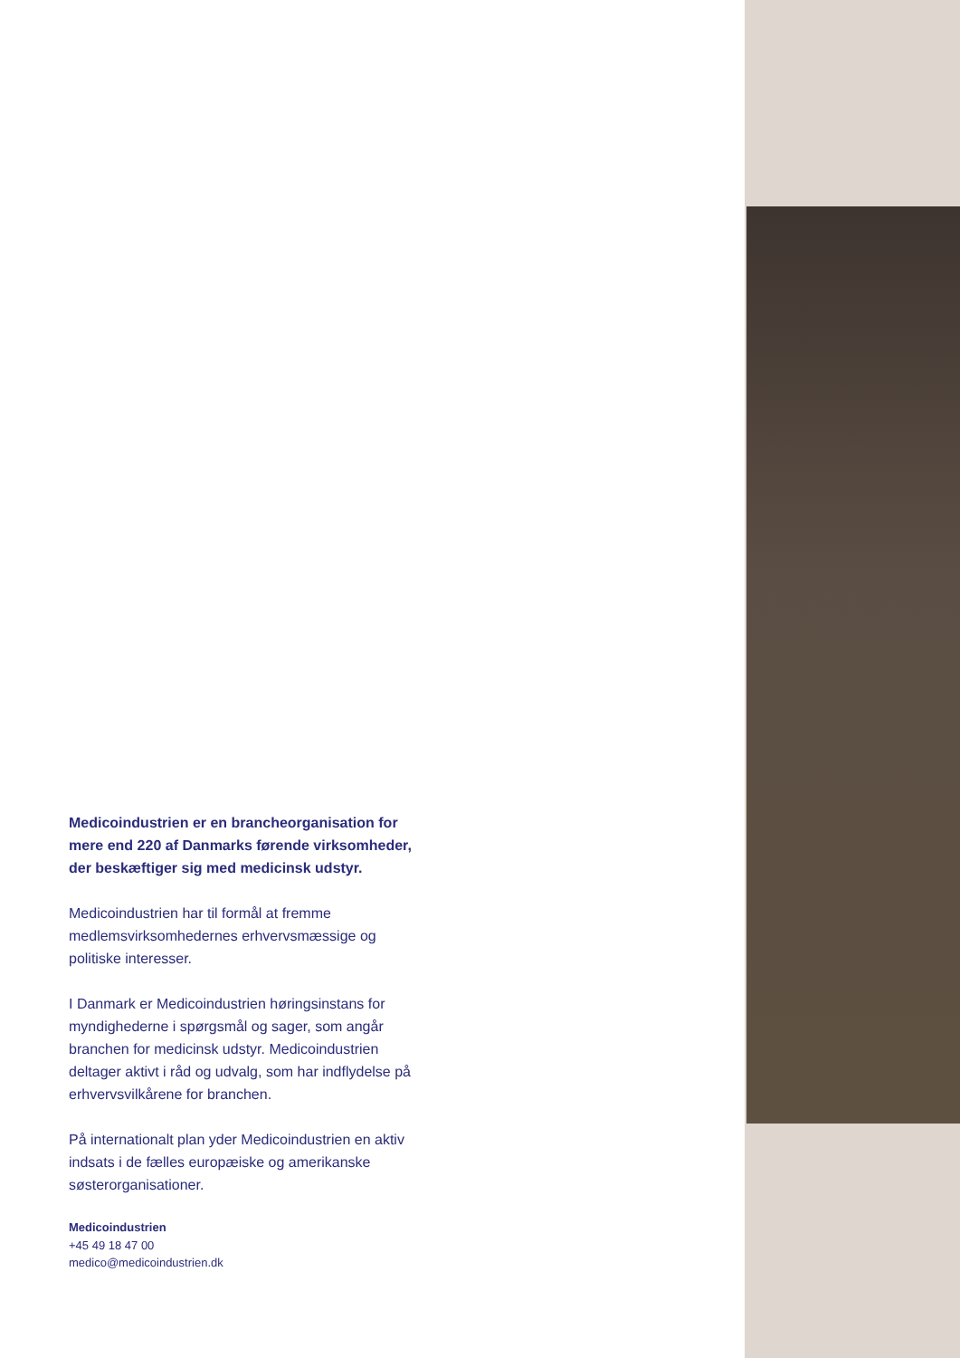Medicoindustrien er en brancheorganisation for mere end 220 af Danmarks førende virksomheder, der beskæftiger sig med medicinsk udstyr.
Medicoindustrien har til formål at fremme medlemsvirksomhedernes erhvervsmæssige og politiske interesser.
I Danmark er Medicoindustrien høringsinstans for myndighederne i spørgsmål og sager, som angår branchen for medicinsk udstyr. Medicoindustrien deltager aktivt i råd og udvalg, som har indflydelse på erhvervsvilkårene for branchen.
På internationalt plan yder Medicoindustrien en aktiv indsats i de fælles europæiske og amerikanske søsterorganisationer.
Medicoindustrien
+45 49 18 47 00
medico@medicoindustrien.dk